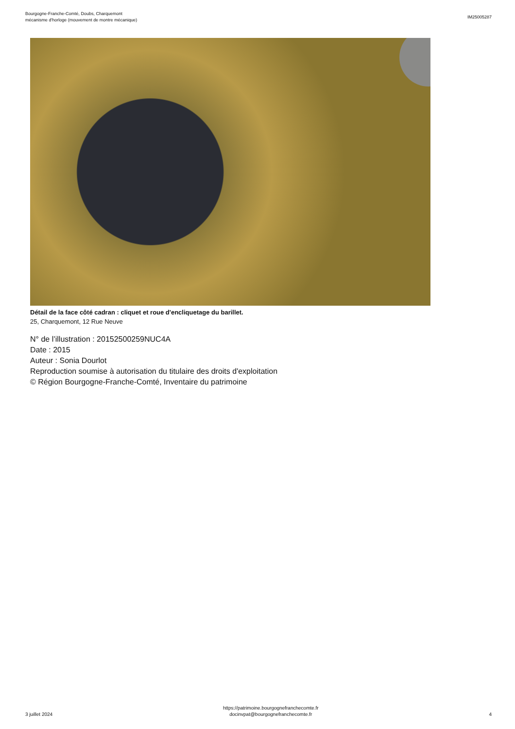Bourgogne-Franche-Comté, Doubs, Charquemont
mécanisme d'horloge (mouvement de montre mécanique)
IM25005287
Détail de la face côté cadran : cliquet et roue d'encliquetage du barillet.
25, Charquemont, 12 Rue Neuve
N° de l’illustration : 20152500259NUC4A
Date : 2015
Auteur : Sonia Dourlot
Reproduction soumise à autorisation du titulaire des droits d'exploitation
© Région Bourgogne-Franche-Comté, Inventaire du patrimoine
3 juillet 2024
https://patrimoine.bourgognefranchecomte.fr
docinvpat@bourgognefranchecomte.fr
4